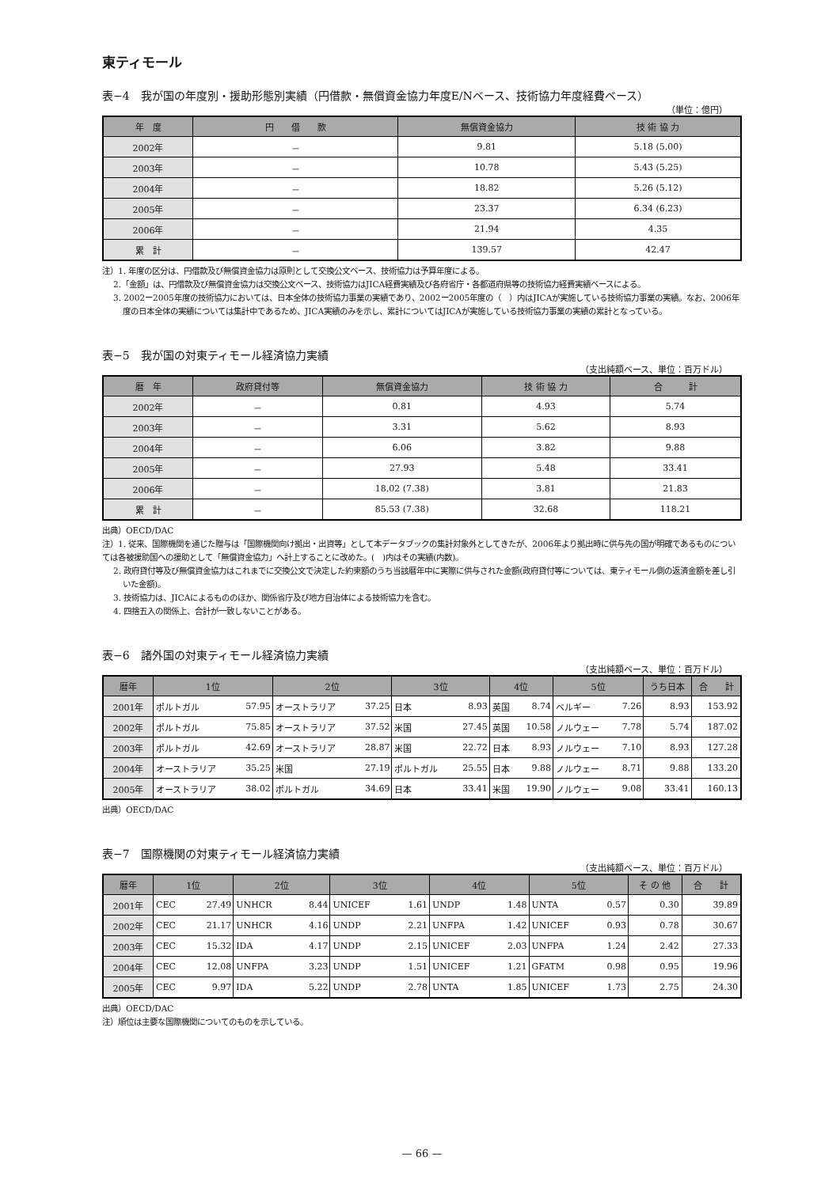東ティモール
表−4　我が国の年度別・援助形態別実績（円借款・無償資金協力年度E/Nベース、技術協力年度経費ベース）
（単位：億円）
| 年 度 | 円 借 款 | 無償資金協力 | 技 術 協 力 |
| --- | --- | --- | --- |
| 2002年 | － | 9.81 | 5.18 (5.00) |
| 2003年 | － | 10.78 | 5.43 (5.25) |
| 2004年 | － | 18.82 | 5.26 (5.12) |
| 2005年 | － | 23.37 | 6.34 (6.23) |
| 2006年 | － | 21.94 | 4.35 |
| 累 計 | － | 139.57 | 42.47 |
注）1. 年度の区分は、円借款及び無償資金協力は原則として交換公文ベース、技術協力は予算年度による。
2.「金額」は、円借款及び無償資金協力は交換公文ベース、技術協力はJICA経費実績及び各府省庁・各都道府県等の技術協力経費実績ベースによる。
3. 2002ー2005年度の技術協力においては、日本全体の技術協力事業の実績であり、2002ー2005年度の（　）内はJICAが実施している技術協力事業の実績。なお、2006年度の日本全体の実績については集計中であるため、JICA実績のみを示し、累計についてはJICAが実施している技術協力事業の実績の累計となっている。
表−5　我が国の対東ティモール経済協力実績
（支出純額ベース、単位：百万ドル）
| 暦 年 | 政府貸付等 | 無償資金協力 | 技 術 協 力 | 合 計 |
| --- | --- | --- | --- | --- |
| 2002年 | － | 0.81 | 4.93 | 5.74 |
| 2003年 | － | 3.31 | 5.62 | 8.93 |
| 2004年 | － | 6.06 | 3.82 | 9.88 |
| 2005年 | － | 27.93 | 5.48 | 33.41 |
| 2006年 | － | 18.02 (7.38) | 3.81 | 21.83 |
| 累 計 | － | 85.53 (7.38) | 32.68 | 118.21 |
出典）OECD/DAC
注）1. 従来、国際機関を通じた贈与は「国際機関向け拠出・出資等」として本データブックの集計対象外としてきたが、2006年より拠出時に供与先の国が明確であるものについては各被援助国への援助として「無償資金協力」へ計上することに改めた。(　)内はその実績(内数)。
2. 政府貸付等及び無償資金協力はこれまでに交換公文で決定した約束額のうち当該暦年中に実際に供与された金額(政府貸付等については、東ティモール側の返済金額を差し引いた金額)。
3. 技術協力は、JICAによるもののほか、関係省庁及び地方自治体による技術協力を含む。
4. 四捨五入の関係上、合計が一致しないことがある。
表−6　諸外国の対東ティモール経済協力実績
（支出純額ベース、単位：百万ドル）
| 暦年 | 1位 | | 2位 | | 3位 | | 4位 | | 5位 | | うち日本 | 合 計 |
| --- | --- | --- | --- | --- | --- | --- | --- | --- | --- | --- | --- | --- |
| 2001年 | ポルトガル | 57.95 | オーストラリア | 37.25 | 日本 | 8.93 | 英国 | 8.74 | ベルギー | 7.26 | 8.93 | 153.92 |
| 2002年 | ポルトガル | 75.85 | オーストラリア | 37.52 | 米国 | 27.45 | 英国 | 10.58 | ノルウェー | 7.78 | 5.74 | 187.02 |
| 2003年 | ポルトガル | 42.69 | オーストラリア | 28.87 | 米国 | 22.72 | 日本 | 8.93 | ノルウェー | 7.10 | 8.93 | 127.28 |
| 2004年 | オーストラリア | 35.25 | 米国 | 27.19 | ポルトガル | 25.55 | 日本 | 9.88 | ノルウェー | 8.71 | 9.88 | 133.20 |
| 2005年 | オーストラリア | 38.02 | ポルトガル | 34.69 | 日本 | 33.41 | 米国 | 19.90 | ノルウェー | 9.08 | 33.41 | 160.13 |
出典）OECD/DAC
表−7　国際機関の対東ティモール経済協力実績
（支出純額ベース、単位：百万ドル）
| 暦年 | 1位 | | 2位 | | 3位 | | 4位 | | 5位 | | そ の 他 | 合 計 |
| --- | --- | --- | --- | --- | --- | --- | --- | --- | --- | --- | --- | --- |
| 2001年 | CEC | 27.49 | UNHCR | 8.44 | UNICEF | 1.61 | UNDP | 1.48 | UNTA | 0.57 | 0.30 | 39.89 |
| 2002年 | CEC | 21.17 | UNHCR | 4.16 | UNDP | 2.21 | UNFPA | 1.42 | UNICEF | 0.93 | 0.78 | 30.67 |
| 2003年 | CEC | 15.32 | IDA | 4.17 | UNDP | 2.15 | UNICEF | 2.03 | UNFPA | 1.24 | 2.42 | 27.33 |
| 2004年 | CEC | 12.08 | UNFPA | 3.23 | UNDP | 1.51 | UNICEF | 1.21 | GFATM | 0.98 | 0.95 | 19.96 |
| 2005年 | CEC | 9.97 | IDA | 5.22 | UNDP | 2.78 | UNTA | 1.85 | UNICEF | 1.73 | 2.75 | 24.30 |
出典）OECD/DAC
注）順位は主要な国際機関についてのものを示している。
— 66 —